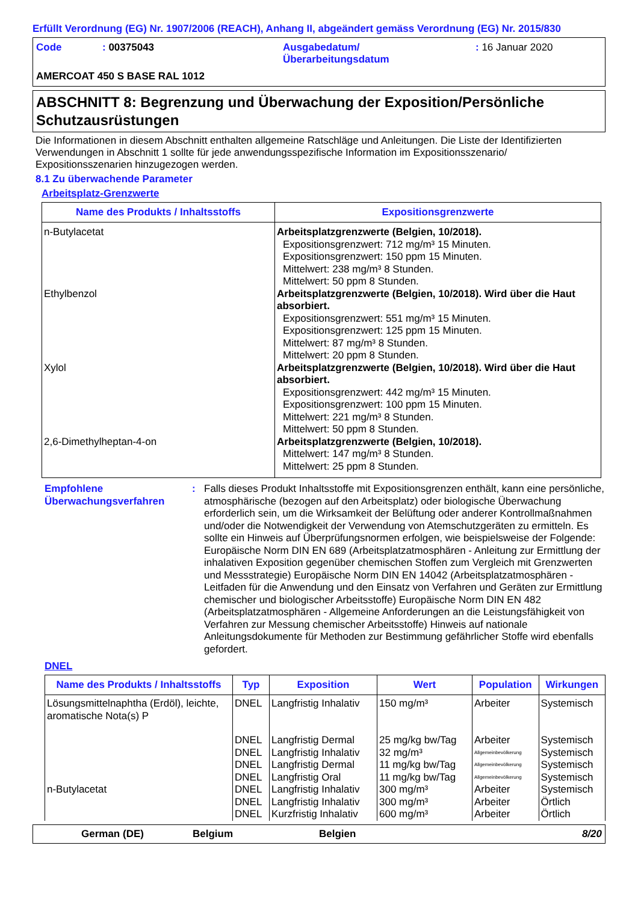Erfüllt Verordnung (EG) Nr. 1907/2006 (REACH), Anhang II, abgeändert gemäss Verordnung (EG) Nr. 2015/830
Code: 00375043 Ausgabedatum/
Überarbeitungsdatum: 16 Januar 2020 AMERCOAT 450 S BASE RAL 1012
ABSCHNITT 8: Begrenzung und Überwachung der Exposition/Persönliche Schutzausrüstungen
Die Informationen in diesem Abschnitt enthalten allgemeine Ratschläge und Anleitungen. Die Liste der Identifizierten Verwendungen in Abschnitt 1 sollte für jede anwendungsspezifische Information im Expositionsszenario/ Expositionsszenarien hinzugezogen werden.
8.1 Zu überwachende Parameter
Arbeitsplatz-Grenzwerte
| Name des Produkts / Inhaltsstoffs | Expositionsgrenzwerte |
| --- | --- |
| n-Butylacetat | Arbeitsplatzgrenzwerte (Belgien, 10/2018). Expositionsgrenzwert: 712 mg/m³ 15 Minuten. Expositionsgrenzwert: 150 ppm 15 Minuten. Mittelwert: 238 mg/m³ 8 Stunden. Mittelwert: 50 ppm 8 Stunden. |
| Ethylbenzol | Arbeitsplatzgrenzwerte (Belgien, 10/2018). Wird über die Haut absorbiert. Expositionsgrenzwert: 551 mg/m³ 15 Minuten. Expositionsgrenzwert: 125 ppm 15 Minuten. Mittelwert: 87 mg/m³ 8 Stunden. Mittelwert: 20 ppm 8 Stunden. |
| Xylol | Arbeitsplatzgrenzwerte (Belgien, 10/2018). Wird über die Haut absorbiert. Expositionsgrenzwert: 442 mg/m³ 15 Minuten. Expositionsgrenzwert: 100 ppm 15 Minuten. Mittelwert: 221 mg/m³ 8 Stunden. Mittelwert: 50 ppm 8 Stunden. |
| 2,6-Dimethylheptan-4-on | Arbeitsplatzgrenzwerte (Belgien, 10/2018). Mittelwert: 147 mg/m³ 8 Stunden. Mittelwert: 25 ppm 8 Stunden. |
Empfohlene Überwachungsverfahren: Falls dieses Produkt Inhaltsstoffe mit Expositionsgrenzen enthält, kann eine persönliche, atmosphärische (bezogen auf den Arbeitsplatz) oder biologische Überwachung erforderlich sein, um die Wirksamkeit der Belüftung oder anderer Kontrollmaßnahmen und/oder die Notwendigkeit der Verwendung von Atemschutzgeräten zu ermitteln. Es sollte ein Hinweis auf Überprüfungsnormen erfolgen, wie beispielsweise der Folgende: Europäische Norm DIN EN 689 (Arbeitsplatzatmosphären - Anleitung zur Ermittlung der inhalativen Exposition gegenüber chemischen Stoffen zum Vergleich mit Grenzwerten und Messstrategie) Europäische Norm DIN EN 14042 (Arbeitsplatzatmosphären - Leitfaden für die Anwendung und den Einsatz von Verfahren und Geräten zur Ermittlung chemischer und biologischer Arbeitsstoffe) Europäische Norm DIN EN 482 (Arbeitsplatzatmosphären - Allgemeine Anforderungen an die Leistungsfähigkeit von Verfahren zur Messung chemischer Arbeitsstoffe) Hinweis auf nationale Anleitungsdokumente für Methoden zur Bestimmung gefährlicher Stoffe wird ebenfalls gefordert.
DNEL
| Name des Produkts / Inhaltsstoffs | Typ | Exposition | Wert | Population | Wirkungen |
| --- | --- | --- | --- | --- | --- |
| Lösungsmittelnaphtha (Erdöl), leichte, aromatische Nota(s) P | DNEL | Langfristig Inhalativ | 150 mg/m³ | Arbeiter | Systemisch |
| | DNEL | Langfristig Dermal | 25 mg/kg bw/Tag | Arbeiter | Systemisch |
| | DNEL | Langfristig Inhalativ | 32 mg/m³ | Allgemeinbevölkerung | Systemisch |
| | DNEL | Langfristig Dermal | 11 mg/kg bw/Tag | Allgemeinbevölkerung | Systemisch |
| | DNEL | Langfristig Oral | 11 mg/kg bw/Tag | Allgemeinbevölkerung | Systemisch |
| n-Butylacetat | DNEL | Langfristig Inhalativ | 300 mg/m³ | Arbeiter | Systemisch |
| | DNEL | Langfristig Inhalativ | 300 mg/m³ | Arbeiter | Örtlich |
| | DNEL | Kurzfristig Inhalativ | 600 mg/m³ | Arbeiter | Örtlich |
German (DE) Belgium Belgien 8/20